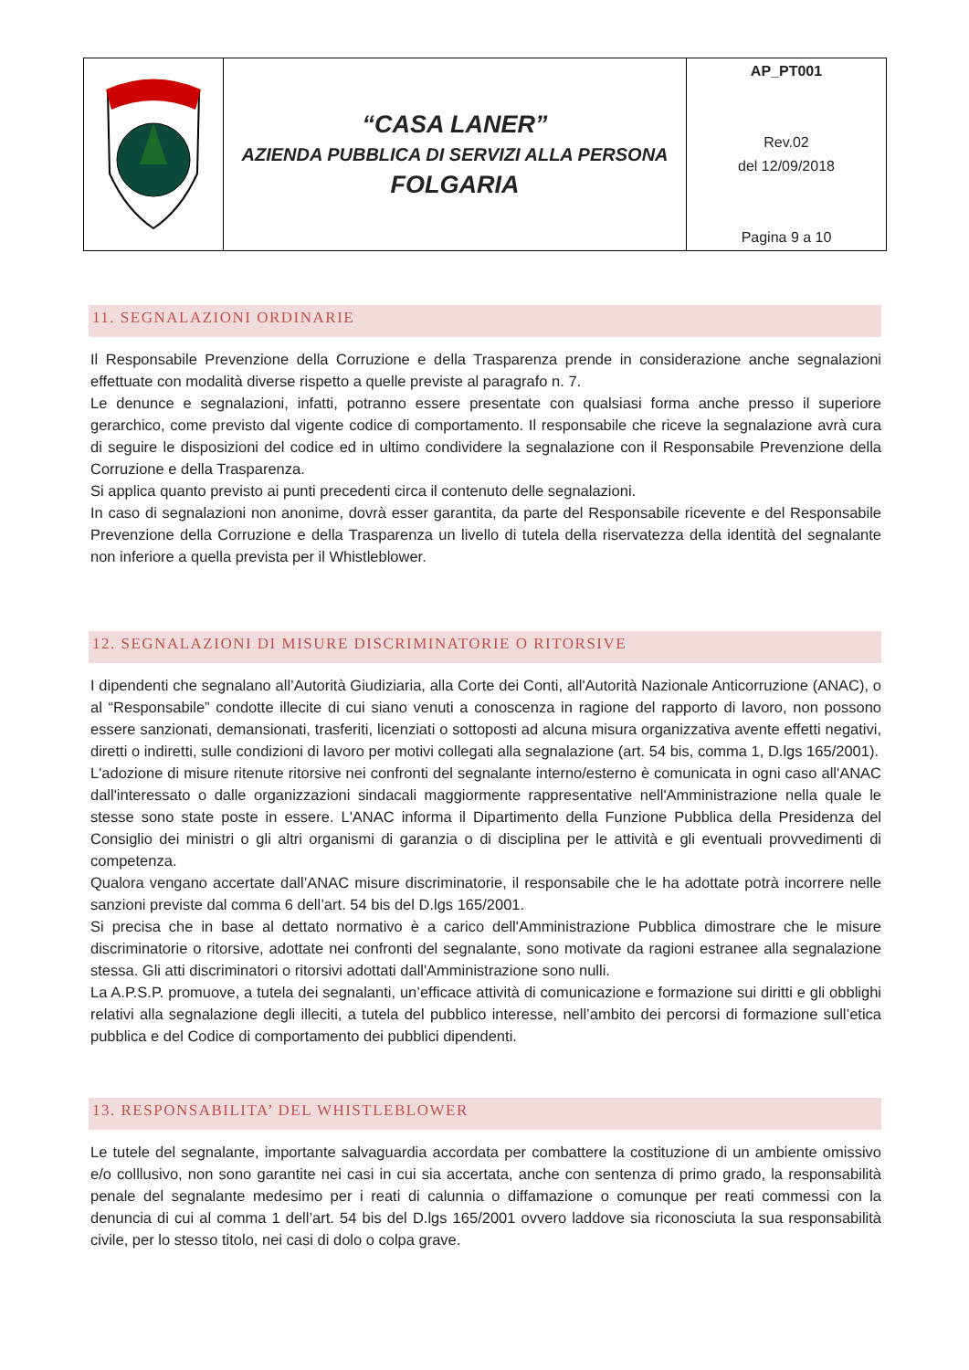| | “CASA LANER” AZIENDA PUBBLICA DI SERVIZI ALLA PERSONA FOLGARIA | AP_PT001 Rev.02 del 12/09/2018 Pagina 9 a 10 |
11. SEGNALAZIONI ORDINARIE
Il Responsabile Prevenzione della Corruzione e della Trasparenza prende in considerazione anche segnalazioni effettuate con modalità diverse rispetto a quelle previste al paragrafo n. 7.
Le denunce e segnalazioni, infatti, potranno essere presentate con qualsiasi forma anche presso il superiore gerarchico, come previsto dal vigente codice di comportamento. Il responsabile che riceve la segnalazione avrà cura di seguire le disposizioni del codice ed in ultimo condividere la segnalazione con il Responsabile Prevenzione della Corruzione e della Trasparenza.
Si applica quanto previsto ai punti precedenti circa il contenuto delle segnalazioni.
In caso di segnalazioni non anonime, dovrà esser garantita, da parte del Responsabile ricevente e del Responsabile Prevenzione della Corruzione e della Trasparenza un livello di tutela della riservatezza della identità del segnalante non inferiore a quella prevista per il Whistleblower.
12. SEGNALAZIONI DI MISURE DISCRIMINATORIE O RITORSIVE
I dipendenti che segnalano all’Autorità Giudiziaria, alla Corte dei Conti, all'Autorità Nazionale Anticorruzione (ANAC), o al “Responsabile” condotte illecite di cui siano venuti a conoscenza in ragione del rapporto di lavoro, non possono essere sanzionati, demansionati, trasferiti, licenziati o sottoposti ad alcuna misura organizzativa avente effetti negativi, diretti o indiretti, sulle condizioni di lavoro per motivi collegati alla segnalazione (art. 54 bis, comma 1, D.lgs 165/2001).
L'adozione di misure ritenute ritorsive nei confronti del segnalante interno/esterno è comunicata in ogni caso all'ANAC dall'interessato o dalle organizzazioni sindacali maggiormente rappresentative nell'Amministrazione nella quale le stesse sono state poste in essere. L'ANAC informa il Dipartimento della Funzione Pubblica della Presidenza del Consiglio dei ministri o gli altri organismi di garanzia o di disciplina per le attività e gli eventuali provvedimenti di competenza.
Qualora vengano accertate dall’ANAC misure discriminatorie, il responsabile che le ha adottate potrà incorrere nelle sanzioni previste dal comma 6 dell’art. 54 bis del D.lgs 165/2001.
Si precisa che in base al dettato normativo è a carico dell'Amministrazione Pubblica dimostrare che le misure discriminatorie o ritorsive, adottate nei confronti del segnalante, sono motivate da ragioni estranee alla segnalazione stessa. Gli atti discriminatori o ritorsivi adottati dall'Amministrazione sono nulli.
La A.P.S.P. promuove, a tutela dei segnalanti, un’efficace attività di comunicazione e formazione sui diritti e gli obblighi relativi alla segnalazione degli illeciti, a tutela del pubblico interesse, nell’ambito dei percorsi di formazione sull’etica pubblica e del Codice di comportamento dei pubblici dipendenti.
13. RESPONSABILITA’ DEL WHISTLEBLOWER
Le tutele del segnalante, importante salvaguardia accordata per combattere la costituzione di un ambiente omissivo e/o colllusivo, non sono garantite nei casi in cui sia accertata, anche con sentenza di primo grado, la responsabilità penale del segnalante medesimo per i reati di calunnia o diffamazione o comunque per reati commessi con la denuncia di cui al comma 1 dell’art. 54 bis del D.lgs 165/2001 ovvero laddove sia riconosciuta la sua responsabilità civile, per lo stesso titolo, nei casi di dolo o colpa grave.